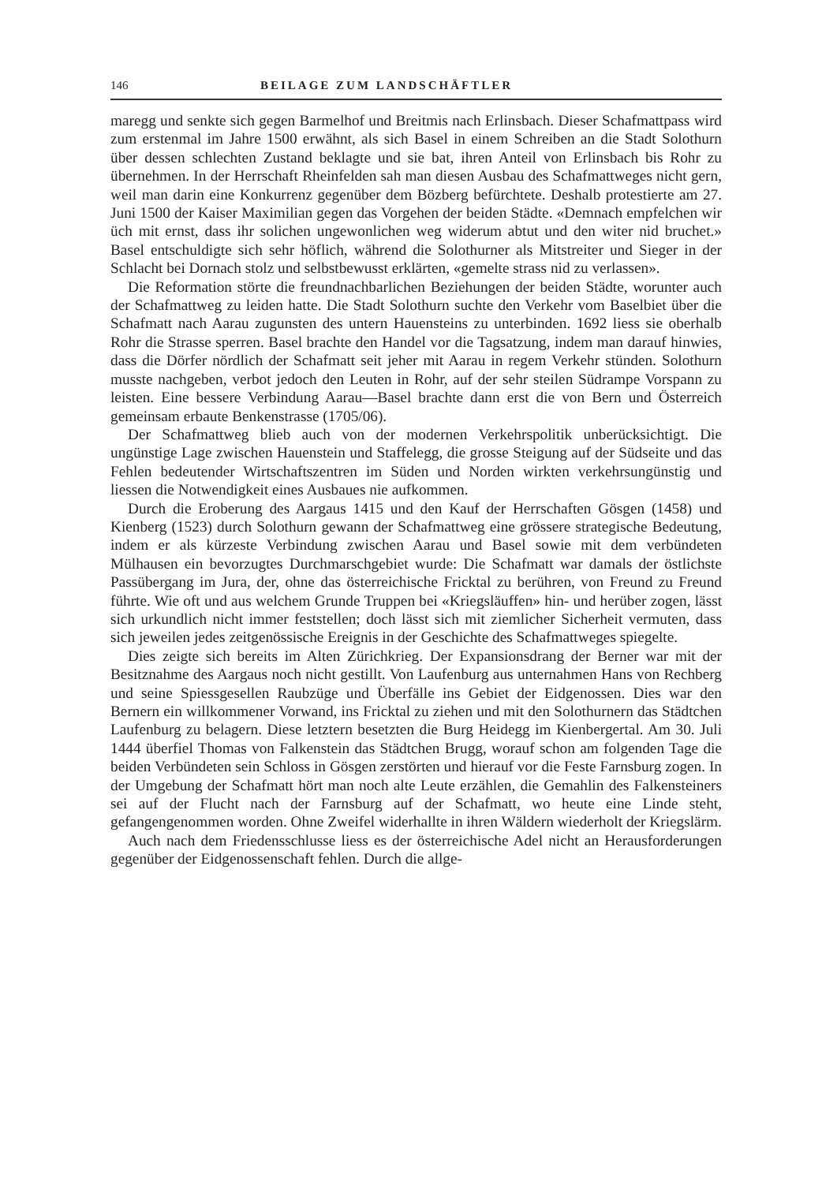146 BEILAGE ZUM LANDSCHÄFTLER
maregg und senkte sich gegen Barmelhof und Breitmis nach Erlinsbach. Dieser Schafmattpass wird zum erstenmal im Jahre 1500 erwähnt, als sich Basel in einem Schreiben an die Stadt Solothurn über dessen schlechten Zustand beklagte und sie bat, ihren Anteil von Erlinsbach bis Rohr zu übernehmen. In der Herrschaft Rheinfelden sah man diesen Ausbau des Schafmattweges nicht gern, weil man darin eine Konkurrenz gegenüber dem Bözberg befürchtete. Deshalb protestierte am 27. Juni 1500 der Kaiser Maximilian gegen das Vorgehen der beiden Städte. «Demnach empfelchen wir üch mit ernst, dass ihr solichen ungewonlichen weg widerum abtut und den witer nid bruchet.» Basel entschuldigte sich sehr höflich, während die Solothurner als Mitstreiter und Sieger in der Schlacht bei Dornach stolz und selbstbewusst erklärten, «gemelte strass nid zu verlassen».
Die Reformation störte die freundnachbarlichen Beziehungen der beiden Städte, worunter auch der Schafmattweg zu leiden hatte. Die Stadt Solothurn suchte den Verkehr vom Baselbiet über die Schafmatt nach Aarau zugunsten des untern Hauensteins zu unterbinden. 1692 liess sie oberhalb Rohr die Strasse sperren. Basel brachte den Handel vor die Tagsatzung, indem man darauf hinwies, dass die Dörfer nördlich der Schafmatt seit jeher mit Aarau in regem Verkehr stünden. Solothurn musste nachgeben, verbot jedoch den Leuten in Rohr, auf der sehr steilen Südrampe Vorspann zu leisten. Eine bessere Verbindung Aarau—Basel brachte dann erst die von Bern und Österreich gemeinsam erbaute Benkenstrasse (1705/06).
Der Schafmattweg blieb auch von der modernen Verkehrspolitik unberücksichtigt. Die ungünstige Lage zwischen Hauenstein und Staffelegg, die grosse Steigung auf der Südseite und das Fehlen bedeutender Wirtschaftszentren im Süden und Norden wirkten verkehrsungünstig und liessen die Notwendigkeit eines Ausbaues nie aufkommen.
Durch die Eroberung des Aargaus 1415 und den Kauf der Herrschaften Gösgen (1458) und Kienberg (1523) durch Solothurn gewann der Schafmattweg eine grössere strategische Bedeutung, indem er als kürzeste Verbindung zwischen Aarau und Basel sowie mit dem verbündeten Mülhausen ein bevorzugtes Durchmarschgebiet wurde: Die Schafmatt war damals der östlichste Passübergang im Jura, der, ohne das österreichische Fricktal zu berühren, von Freund zu Freund führte. Wie oft und aus welchem Grunde Truppen bei «Kriegsläuffen» hin- und herüber zogen, lässt sich urkundlich nicht immer feststellen; doch lässt sich mit ziemlicher Sicherheit vermuten, dass sich jeweilen jedes zeitgenössische Ereignis in der Geschichte des Schafmattweges spiegelte.
Dies zeigte sich bereits im Alten Zürichkrieg. Der Expansionsdrang der Berner war mit der Besitznahme des Aargaus noch nicht gestillt. Von Laufenburg aus unternahmen Hans von Rechberg und seine Spiessgesellen Raubzüge und Überfälle ins Gebiet der Eidgenossen. Dies war den Bernern ein willkommener Vorwand, ins Fricktal zu ziehen und mit den Solothurnern das Städtchen Laufenburg zu belagern. Diese letztern besetzten die Burg Heidegg im Kienbergertal. Am 30. Juli 1444 überfiel Thomas von Falkenstein das Städtchen Brugg, worauf schon am folgenden Tage die beiden Verbündeten sein Schloss in Gösgen zerstörten und hierauf vor die Feste Farnsburg zogen. In der Umgebung der Schafmatt hört man noch alte Leute erzählen, die Gemahlin des Falkensteiners sei auf der Flucht nach der Farnsburg auf der Schafmatt, wo heute eine Linde steht, gefangengenommen worden. Ohne Zweifel widerhallte in ihren Wäldern wiederholt der Kriegslärm.
Auch nach dem Friedensschlusse liess es der österreichische Adel nicht an Herausforderungen gegenüber der Eidgenossenschaft fehlen. Durch die allge-